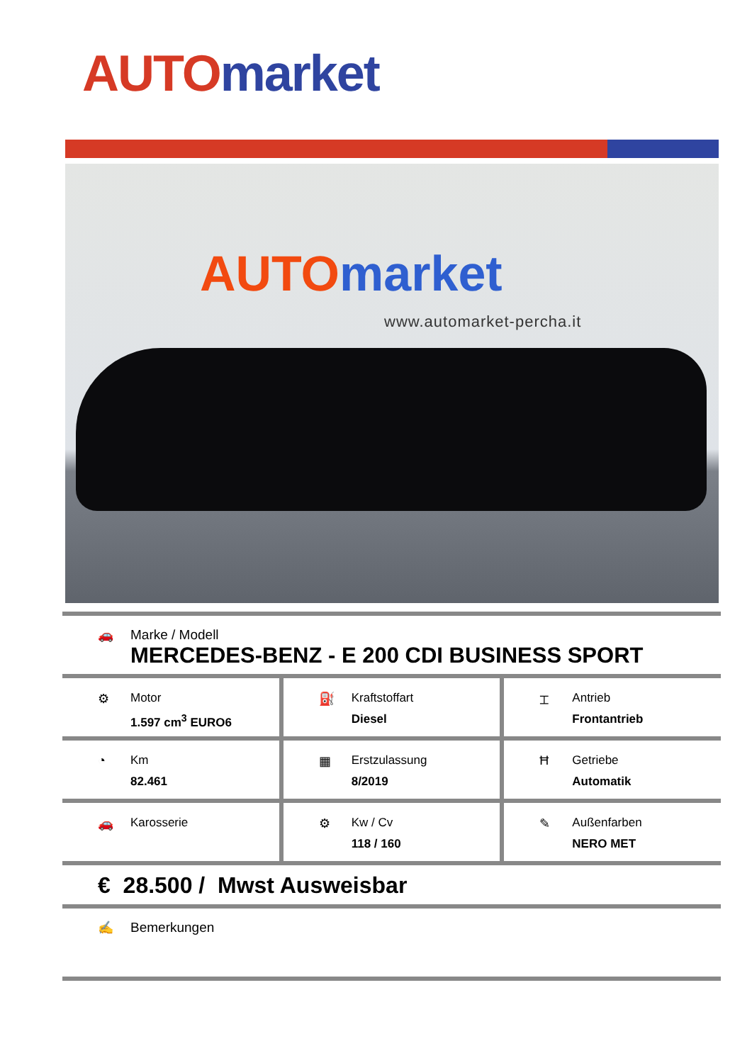AUTO market
AUTO market
www.automarket-percha.it
🚗 Marke / Modell
MERCEDES-BENZ - E 200 CDI BUSINESS SPORT
⚙ Motor
1.597 cm<sup>3</sup> EURO6
⛽ Kraftstoffart
Diesel
⌶ Antrieb
Frontantrieb
◔ Km
82.461
▦ Erstzulassung
8/2019
Ħ Getriebe
Automatik
🚗 Karosserie ⚙ Kw / Cv
118 / 160
✎ Außenfarben
NERO MET
€ 28.500 / Mwst Ausweisbar
✍ Bemerkungen